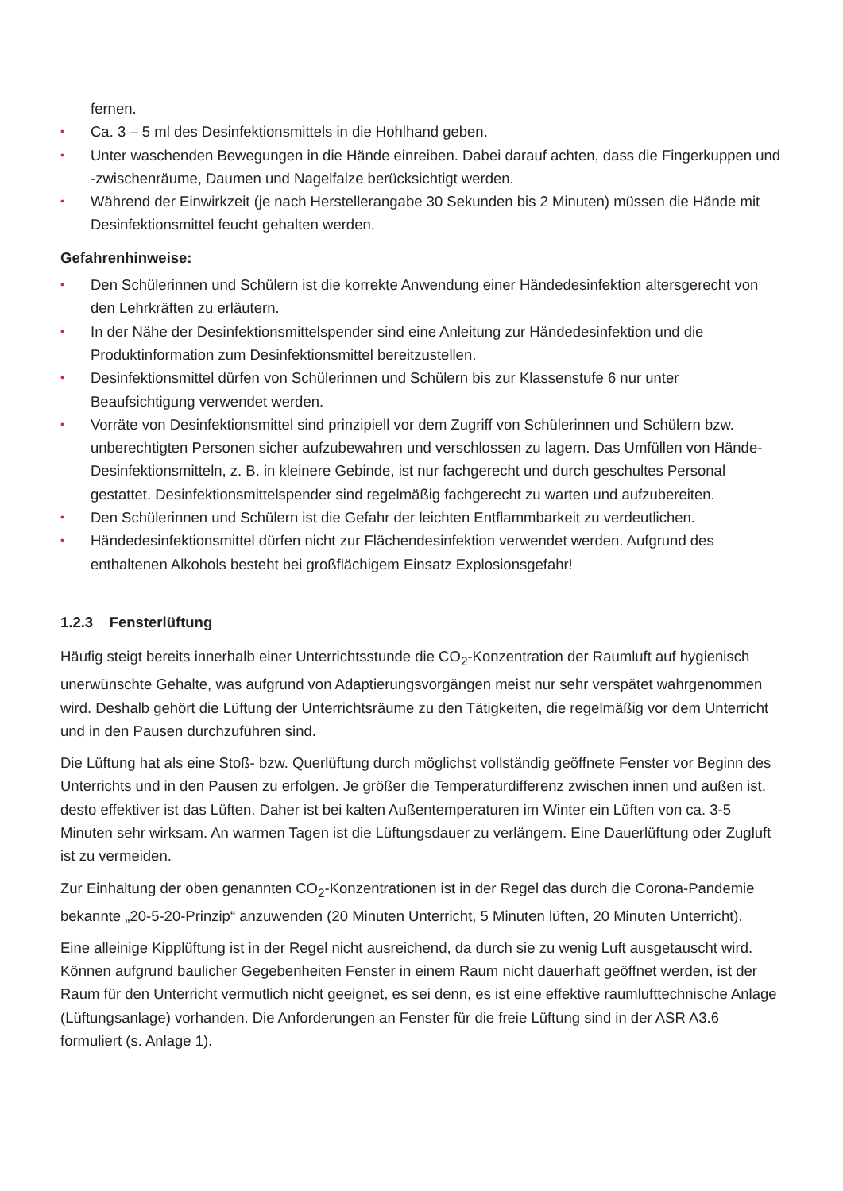fernen.
• Ca. 3 – 5 ml des Desinfektionsmittels in die Hohlhand geben.
• Unter waschenden Bewegungen in die Hände einreiben. Dabei darauf achten, dass die Fingerkuppen und -zwischenräume, Daumen und Nagelfalze berücksichtigt werden.
• Während der Einwirkzeit (je nach Herstellerangabe 30 Sekunden bis 2 Minuten) müssen die Hände mit Desinfektionsmittel feucht gehalten werden.
Gefahrenhinweise:
• Den Schülerinnen und Schülern ist die korrekte Anwendung einer Händedesinfektion altersgerecht von den Lehrkräften zu erläutern.
• In der Nähe der Desinfektionsmittelspender sind eine Anleitung zur Händedesinfektion und die Produktinformation zum Desinfektionsmittel bereitzustellen.
• Desinfektionsmittel dürfen von Schülerinnen und Schülern bis zur Klassenstufe 6 nur unter Beaufsichtigung verwendet werden.
• Vorräte von Desinfektionsmittel sind prinzipiell vor dem Zugriff von Schülerinnen und Schülern bzw. unberechtigten Personen sicher aufzubewahren und verschlossen zu lagern. Das Umfüllen von Hände-Desinfektionsmitteln, z. B. in kleinere Gebinde, ist nur fachgerecht und durch geschultes Personal gestattet. Desinfektionsmittelspender sind regelmäßig fachgerecht zu warten und aufzubereiten.
• Den Schülerinnen und Schülern ist die Gefahr der leichten Entflammbarkeit zu verdeutlichen.
• Händedesinfektionsmittel dürfen nicht zur Flächendesinfektion verwendet werden. Aufgrund des enthaltenen Alkohols besteht bei großflächigem Einsatz Explosionsgefahr!
1.2.3 Fensterlüftung
Häufig steigt bereits innerhalb einer Unterrichtsstunde die CO<sub>2</sub>-Konzentration der Raumluft auf hygienisch unerwünschte Gehalte, was aufgrund von Adaptierungsvorgängen meist nur sehr verspätet wahrgenommen wird. Deshalb gehört die Lüftung der Unterrichtsräume zu den Tätigkeiten, die regelmäßig vor dem Unterricht und in den Pausen durchzuführen sind.
Die Lüftung hat als eine Stoß- bzw. Querlüftung durch möglichst vollständig geöffnete Fenster vor Beginn des Unterrichts und in den Pausen zu erfolgen. Je größer die Temperaturdifferenz zwischen innen und außen ist, desto effektiver ist das Lüften. Daher ist bei kalten Außentemperaturen im Winter ein Lüften von ca. 3-5 Minuten sehr wirksam. An warmen Tagen ist die Lüftungsdauer zu verlängern. Eine Dauerlüftung oder Zugluft ist zu vermeiden.
Zur Einhaltung der oben genannten CO<sub>2</sub>-Konzentrationen ist in der Regel das durch die Corona-Pandemie bekannte „20-5-20-Prinzip“ anzuwenden (20 Minuten Unterricht, 5 Minuten lüften, 20 Minuten Unterricht).
Eine alleinige Kipplüftung ist in der Regel nicht ausreichend, da durch sie zu wenig Luft ausgetauscht wird. Können aufgrund baulicher Gegebenheiten Fenster in einem Raum nicht dauerhaft geöffnet werden, ist der Raum für den Unterricht vermutlich nicht geeignet, es sei denn, es ist eine effektive raumlufttechnische Anlage (Lüftungsanlage) vorhanden. Die Anforderungen an Fenster für die freie Lüftung sind in der ASR A3.6 formuliert (s. Anlage 1).